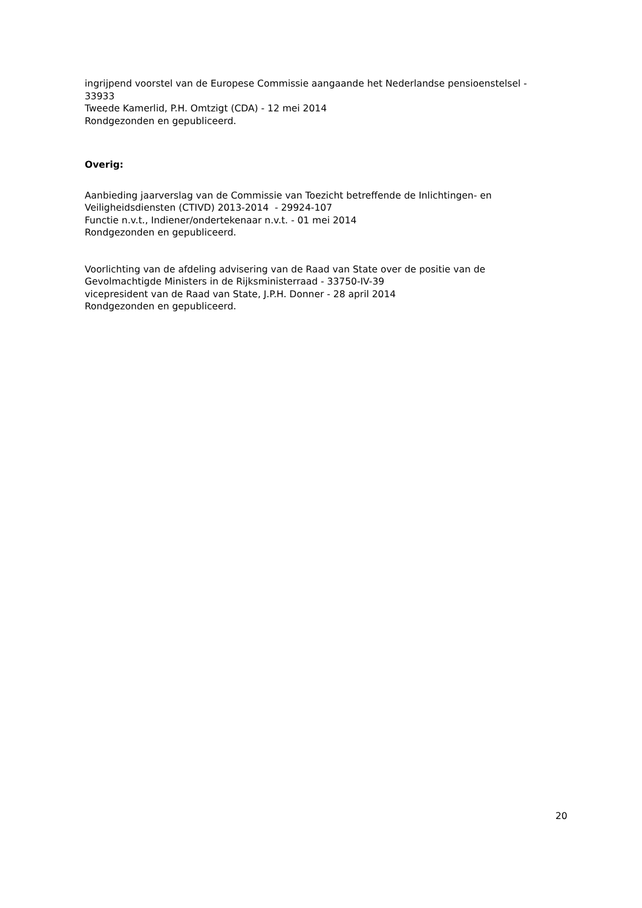ingrijpend voorstel van de Europese Commissie aangaande het Nederlandse pensioenstelsel - 33933
Tweede Kamerlid, P.H. Omtzigt (CDA) - 12 mei 2014
Rondgezonden en gepubliceerd.
Overig:
Aanbieding jaarverslag van de Commissie van Toezicht betreffende de Inlichtingen- en Veiligheidsdiensten (CTIVD) 2013-2014 - 29924-107
Functie n.v.t., Indiener/ondertekenaar n.v.t. - 01 mei 2014
Rondgezonden en gepubliceerd.
Voorlichting van de afdeling advisering van de Raad van State over de positie van de Gevolmachtigde Ministers in de Rijksministerraad - 33750-IV-39
vicepresident van de Raad van State, J.P.H. Donner - 28 april 2014
Rondgezonden en gepubliceerd.
20